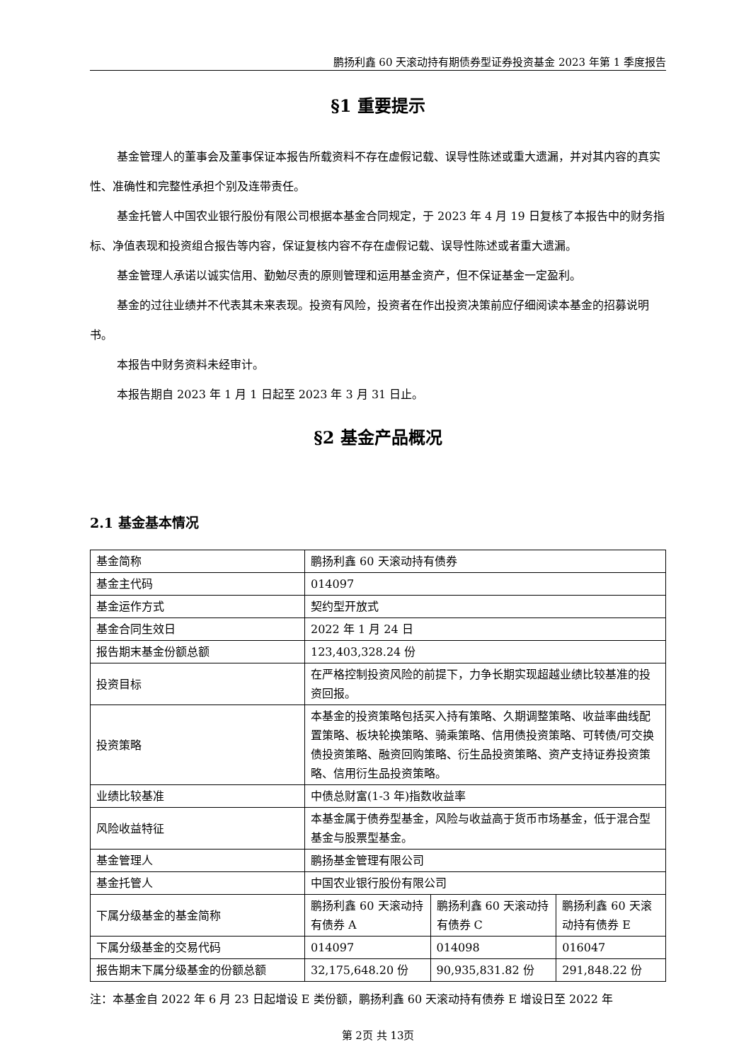鹏扬利鑫 60 天滚动持有期债券型证券投资基金 2023 年第 1 季度报告
§1 重要提示
基金管理人的董事会及董事保证本报告所载资料不存在虚假记载、误导性陈述或重大遗漏，并对其内容的真实性、准确性和完整性承担个别及连带责任。
基金托管人中国农业银行股份有限公司根据本基金合同规定，于 2023 年 4 月 19 日复核了本报告中的财务指标、净值表现和投资组合报告等内容，保证复核内容不存在虚假记载、误导性陈述或者重大遗漏。
基金管理人承诺以诚实信用、勤勉尽责的原则管理和运用基金资产，但不保证基金一定盈利。
基金的过往业绩并不代表其未来表现。投资有风险，投资者在作出投资决策前应仔细阅读本基金的招募说明书。
本报告中财务资料未经审计。
本报告期自 2023 年 1 月 1 日起至 2023 年 3 月 31 日止。
§2 基金产品概况
2.1 基金基本情况
| 基金简称 | 鹏扬利鑫 60 天滚动持有债券 | | |
| 基金主代码 | 014097 | | |
| 基金运作方式 | 契约型开放式 | | |
| 基金合同生效日 | 2022 年 1 月 24 日 | | |
| 报告期末基金份额总额 | 123,403,328.24 份 | | |
| 投资目标 | 在严格控制投资风险的前提下，力争长期实现超越业绩比较基准的投资回报。 | | |
| 投资策略 | 本基金的投资策略包括买入持有策略、久期调整策略、收益率曲线配置策略、板块轮换策略、骑乘策略、信用债投资策略、可转债/可交换债投资策略、融资回购策略、衍生品投资策略、资产支持证券投资策略、信用衍生品投资策略。 | | |
| 业绩比较基准 | 中债总财富(1-3 年)指数收益率 | | |
| 风险收益特征 | 本基金属于债券型基金，风险与收益高于货币市场基金，低于混合型基金与股票型基金。 | | |
| 基金管理人 | 鹏扬基金管理有限公司 | | |
| 基金托管人 | 中国农业银行股份有限公司 | | |
| 下属分级基金的基金简称 | 鹏扬利鑫 60 天滚动持有债券 A | 鹏扬利鑫 60 天滚动持有债券 C | 鹏扬利鑫 60 天滚动持有债券 E |
| 下属分级基金的交易代码 | 014097 | 014098 | 016047 |
| 报告期末下属分级基金的份额总额 | 32,175,648.20 份 | 90,935,831.82 份 | 291,848.22 份 |
注：本基金自 2022 年 6 月 23 日起增设 E 类份额，鹏扬利鑫 60 天滚动持有债券 E 增设日至 2022 年
第 2页 共 13页